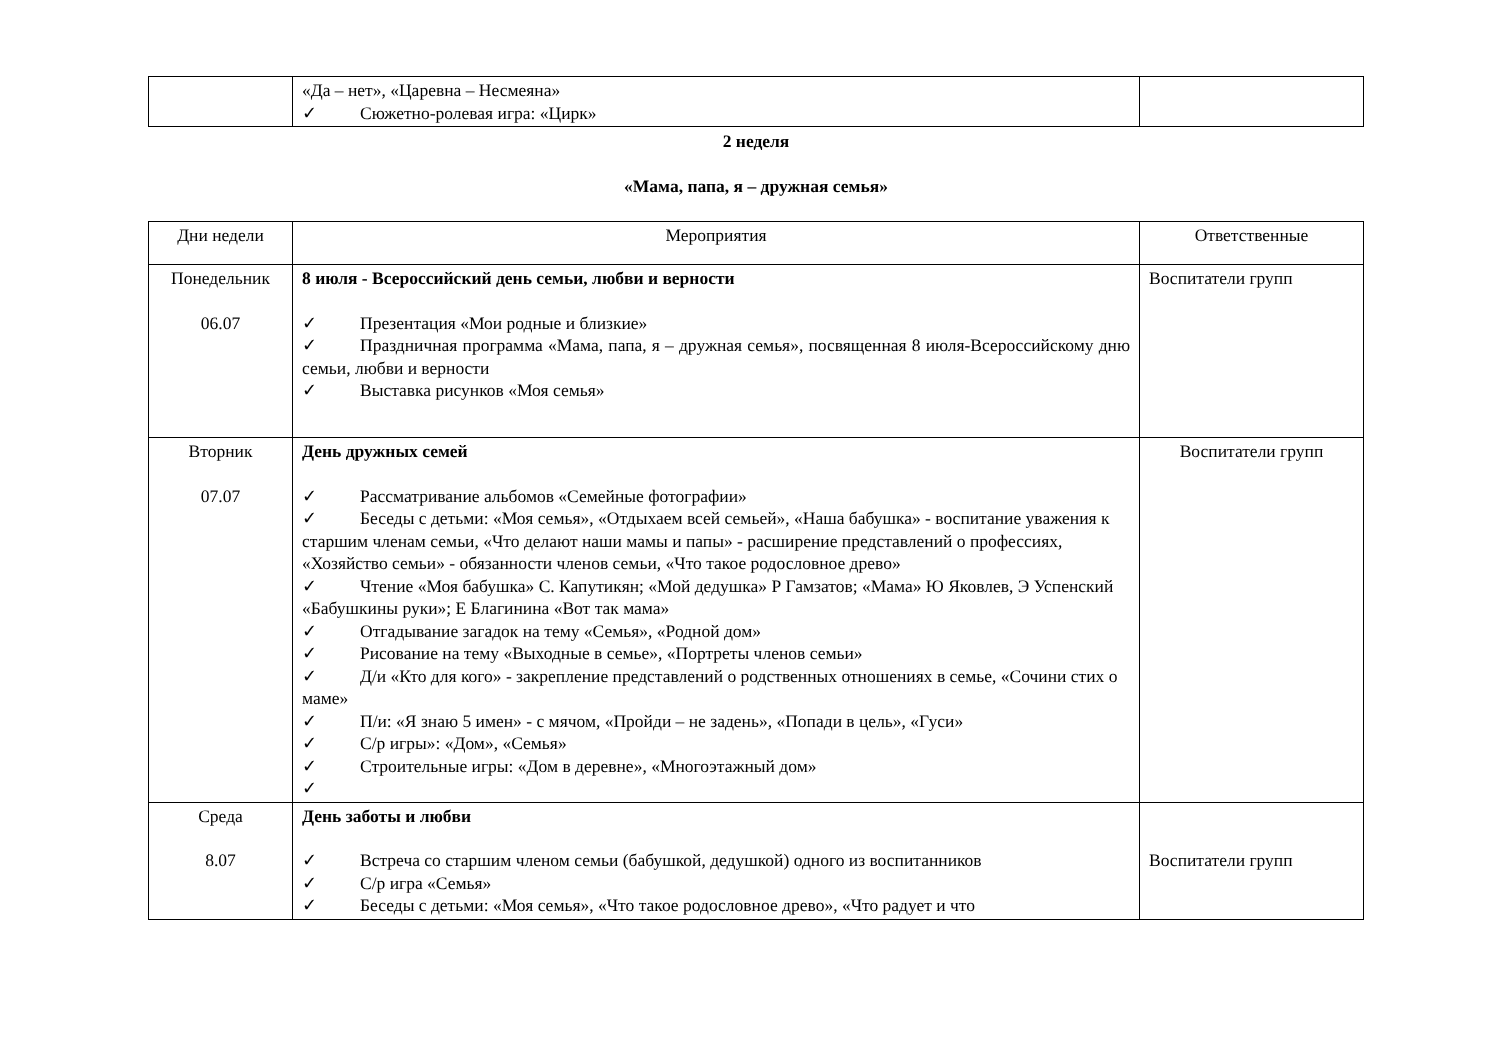| | «Да – нет», «Царевна – Несмеяна» ✓ Сюжетно-ролевая игра: «Цирк» | |
2 неделя
«Мама, папа, я – дружная семья»
| Дни недели | Мероприятия | Ответственные |
| --- | --- | --- |
| Понедельник 06.07 | 8 июля - Всероссийский день семьи, любви и верности ✓ Презентация «Мои родные и близкие» ✓ Праздничная программа «Мама, папа, я – дружная семья», посвященная 8 июля-Всероссийскому дню семьи, любви и верности ✓ Выставка рисунков «Моя семья» | Воспитатели групп |
| Вторник 07.07 | День дружных семей ✓ Рассматривание альбомов «Семейные фотографии» ✓ Беседы с детьми: «Моя семья», «Отдыхаем всей семьей», «Наша бабушка» - воспитание уважения к старшим членам семьи, «Что делают наши мамы и папы» - расширение представлений о профессиях, «Хозяйство семьи» - обязанности членов семьи, «Что такое родословное древо» ✓ Чтение «Моя бабушка» С. Капутикян; «Мой дедушка» Р Гамзатов; «Мама» Ю Яковлев, Э Успенский «Бабушкины руки»; Е Благинина «Вот так мама» ✓ Отгадывание загадок на тему «Семья», «Родной дом» ✓ Рисование на тему «Выходные в семье», «Портреты членов семьи» ✓ Д/и «Кто для кого» - закрепление представлений о родственных отношениях в семье, «Сочини стих о маме» ✓ П/и: «Я знаю 5 имен» - с мячом, «Пройди – не задень», «Попади в цель», «Гуси» ✓ С/р игры»: «Дом», «Семья» ✓ Строительные игры: «Дом в деревне», «Многоэтажный дом» ✓ | Воспитатели групп |
| Среда 8.07 | День заботы и любви ✓ Встреча со старшим членом семьи (бабушкой, дедушкой) одного из воспитанников ✓ С/р игра «Семья» ✓ Беседы с детьми: «Моя семья», «Что такое родословное древо», «Что радует и что | Воспитатели групп |